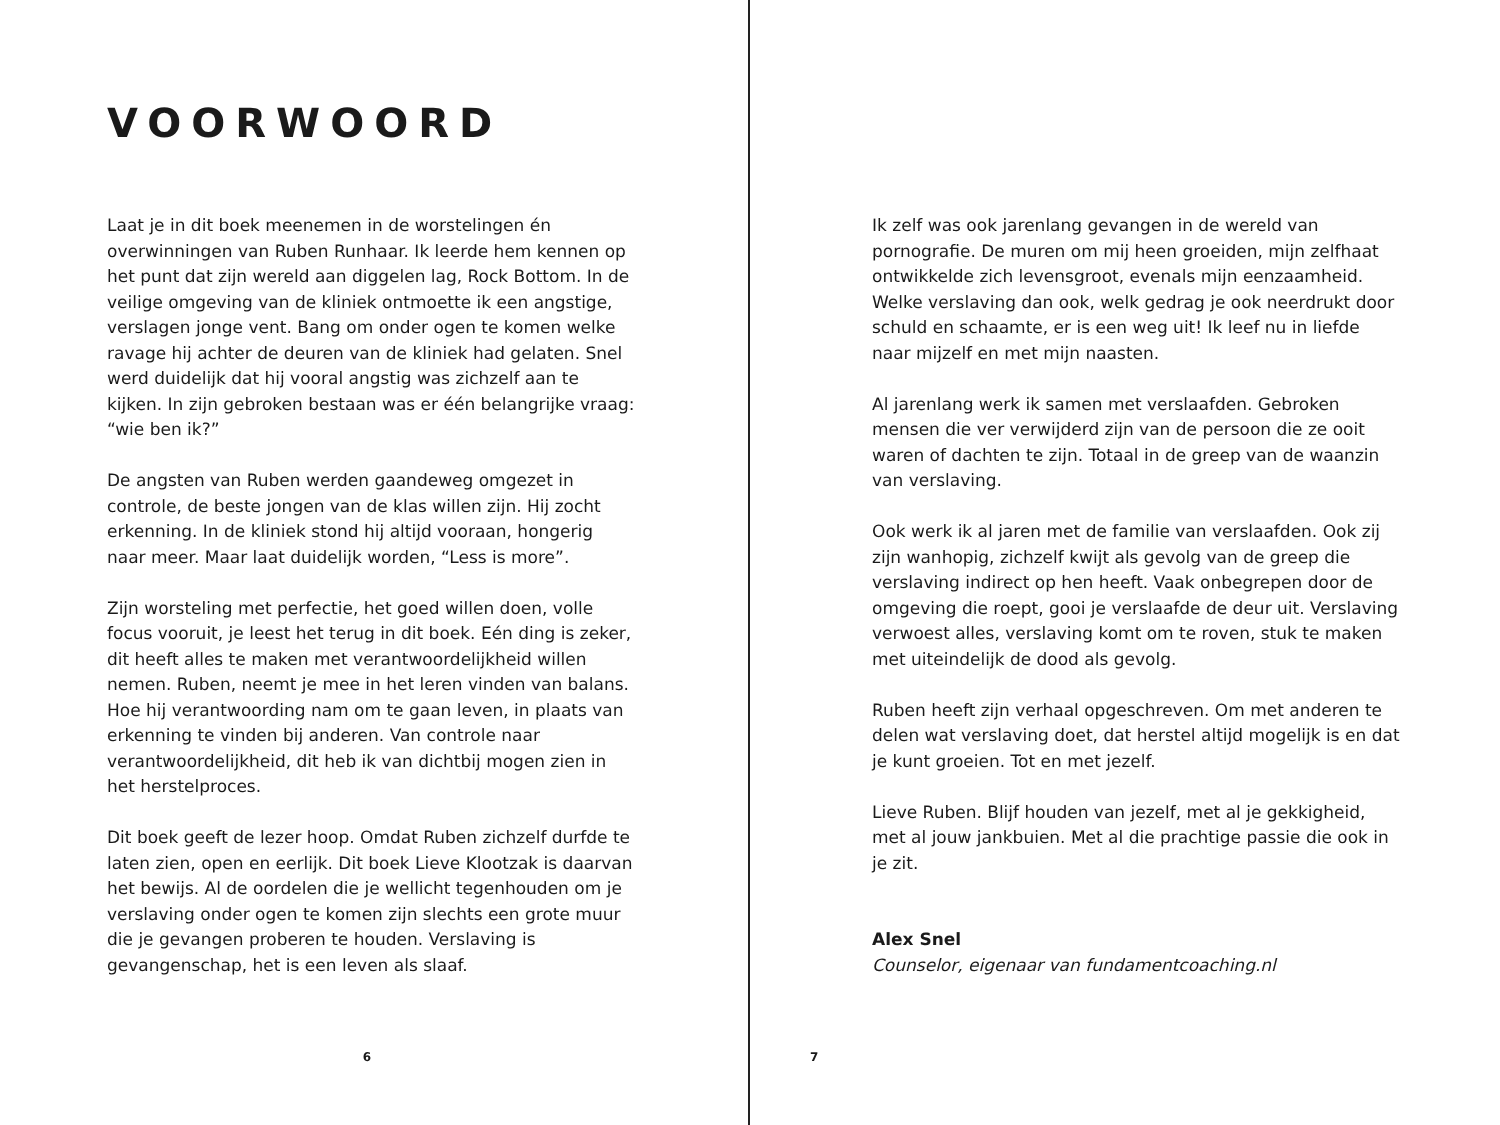VOORWOORD
Laat je in dit boek meenemen in de worstelingen én overwinningen van Ruben Runhaar. Ik leerde hem kennen op het punt dat zijn wereld aan diggelen lag, Rock Bottom. In de veilige omgeving van de kliniek ontmoette ik een angstige, verslagen jonge vent. Bang om onder ogen te komen welke ravage hij achter de deuren van de kliniek had gelaten. Snel werd duidelijk dat hij vooral angstig was zichzelf aan te kijken. In zijn gebroken bestaan was er één belangrijke vraag: “wie ben ik?”
De angsten van Ruben werden gaandeweg omgezet in controle, de beste jongen van de klas willen zijn. Hij zocht erkenning. In de kliniek stond hij altijd vooraan, hongerig naar meer. Maar laat duidelijk worden, “Less is more”.
Zijn worsteling met perfectie, het goed willen doen, volle focus vooruit, je leest het terug in dit boek. Eén ding is zeker, dit heeft alles te maken met verantwoordelijkheid willen nemen. Ruben, neemt je mee in het leren vinden van balans. Hoe hij verantwoording nam om te gaan leven, in plaats van erkenning te vinden bij anderen. Van controle naar verantwoordelijkheid, dit heb ik van dichtbij mogen zien in het herstelproces.
Dit boek geeft de lezer hoop. Omdat Ruben zichzelf durfde te laten zien, open en eerlijk. Dit boek Lieve Klootzak is daarvan het bewijs. Al de oordelen die je wellicht tegenhouden om je verslaving onder ogen te komen zijn slechts een grote muur die je gevangen proberen te houden. Verslaving is gevangenschap, het is een leven als slaaf.
6
Ik zelf was ook jarenlang gevangen in de wereld van pornografie. De muren om mij heen groeiden, mijn zelfhaat ontwikkelde zich levensgroot, evenals mijn eenzaamheid. Welke verslaving dan ook, welk gedrag je ook neerdrukt door schuld en schaamte, er is een weg uit! Ik leef nu in liefde naar mijzelf en met mijn naasten.
Al jarenlang werk ik samen met verslaafden. Gebroken mensen die ver verwijderd zijn van de persoon die ze ooit waren of dachten te zijn. Totaal in de greep van de waanzin van verslaving.
Ook werk ik al jaren met de familie van verslaafden. Ook zij zijn wanhopig, zichzelf kwijt als gevolg van de greep die verslaving indirect op hen heeft. Vaak onbegrepen door de omgeving die roept, gooi je verslaafde de deur uit. Verslaving verwoest alles, verslaving komt om te roven, stuk te maken met uiteindelijk de dood als gevolg.
Ruben heeft zijn verhaal opgeschreven. Om met anderen te delen wat verslaving doet, dat herstel altijd mogelijk is en dat je kunt groeien. Tot en met jezelf.
Lieve Ruben. Blijf houden van jezelf, met al je gekkigheid, met al jouw jankbuien. Met al die prachtige passie die ook in je zit.
Alex Snel
Counselor, eigenaar van fundamentcoaching.nl
7